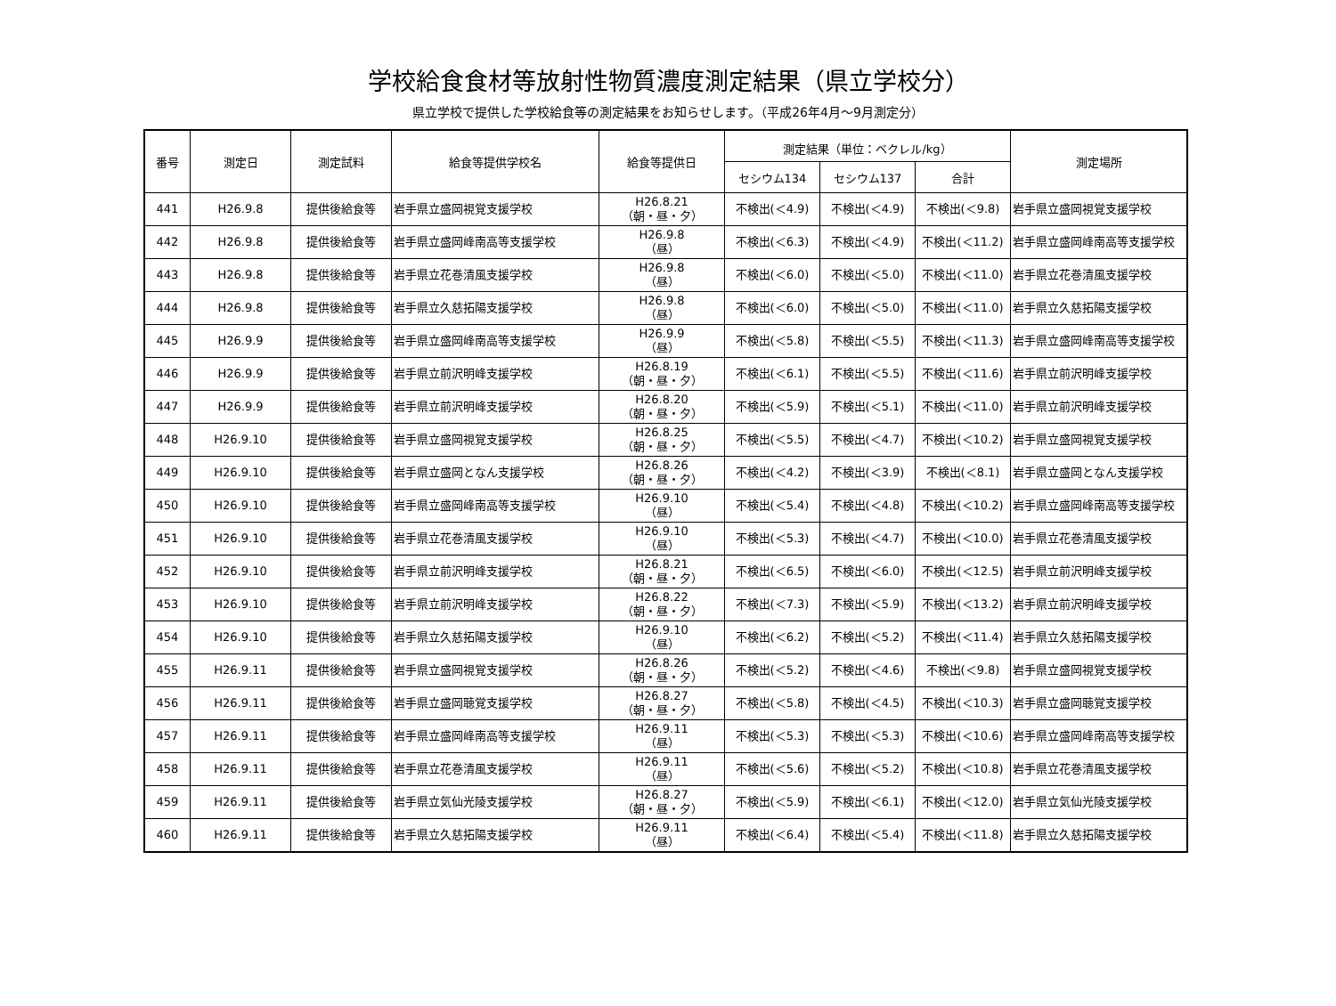学校給食食材等放射性物質濃度測定結果（県立学校分）
県立学校で提供した学校給食等の測定結果をお知らせします。（平成26年4月～9月測定分）
| 番号 | 測定日 | 測定試料 | 給食等提供学校名 | 給食等提供日 | 測定結果（単位：ベクレル/kg） | | | 測定場所 |
| --- | --- | --- | --- | --- | --- | --- | --- | --- |
| | | | | | セシウム134 | セシウム137 | 合計 | |
| 441 | H26.9.8 | 提供後給食等 | 岩手県立盛岡視覚支援学校 | H26.8.21 （朝・昼・夕） | 不検出(＜4.9) | 不検出(＜4.9) | 不検出(＜9.8) | 岩手県立盛岡視覚支援学校 |
| 442 | H26.9.8 | 提供後給食等 | 岩手県立盛岡峰南高等支援学校 | H26.9.8 （昼） | 不検出(＜6.3) | 不検出(＜4.9) | 不検出(＜11.2) | 岩手県立盛岡峰南高等支援学校 |
| 443 | H26.9.8 | 提供後給食等 | 岩手県立花巻清風支援学校 | H26.9.8 （昼） | 不検出(＜6.0) | 不検出(＜5.0) | 不検出(＜11.0) | 岩手県立花巻清風支援学校 |
| 444 | H26.9.8 | 提供後給食等 | 岩手県立久慈拓陽支援学校 | H26.9.8 （昼） | 不検出(＜6.0) | 不検出(＜5.0) | 不検出(＜11.0) | 岩手県立久慈拓陽支援学校 |
| 445 | H26.9.9 | 提供後給食等 | 岩手県立盛岡峰南高等支援学校 | H26.9.9 （昼） | 不検出(＜5.8) | 不検出(＜5.5) | 不検出(＜11.3) | 岩手県立盛岡峰南高等支援学校 |
| 446 | H26.9.9 | 提供後給食等 | 岩手県立前沢明峰支援学校 | H26.8.19 （朝・昼・夕） | 不検出(＜6.1) | 不検出(＜5.5) | 不検出(＜11.6) | 岩手県立前沢明峰支援学校 |
| 447 | H26.9.9 | 提供後給食等 | 岩手県立前沢明峰支援学校 | H26.8.20 （朝・昼・夕） | 不検出(＜5.9) | 不検出(＜5.1) | 不検出(＜11.0) | 岩手県立前沢明峰支援学校 |
| 448 | H26.9.10 | 提供後給食等 | 岩手県立盛岡視覚支援学校 | H26.8.25 （朝・昼・夕） | 不検出(＜5.5) | 不検出(＜4.7) | 不検出(＜10.2) | 岩手県立盛岡視覚支援学校 |
| 449 | H26.9.10 | 提供後給食等 | 岩手県立盛岡となん支援学校 | H26.8.26 （朝・昼・夕） | 不検出(＜4.2) | 不検出(＜3.9) | 不検出(＜8.1) | 岩手県立盛岡となん支援学校 |
| 450 | H26.9.10 | 提供後給食等 | 岩手県立盛岡峰南高等支援学校 | H26.9.10 （昼） | 不検出(＜5.4) | 不検出(＜4.8) | 不検出(＜10.2) | 岩手県立盛岡峰南高等支援学校 |
| 451 | H26.9.10 | 提供後給食等 | 岩手県立花巻清風支援学校 | H26.9.10 （昼） | 不検出(＜5.3) | 不検出(＜4.7) | 不検出(＜10.0) | 岩手県立花巻清風支援学校 |
| 452 | H26.9.10 | 提供後給食等 | 岩手県立前沢明峰支援学校 | H26.8.21 （朝・昼・夕） | 不検出(＜6.5) | 不検出(＜6.0) | 不検出(＜12.5) | 岩手県立前沢明峰支援学校 |
| 453 | H26.9.10 | 提供後給食等 | 岩手県立前沢明峰支援学校 | H26.8.22 （朝・昼・夕） | 不検出(＜7.3) | 不検出(＜5.9) | 不検出(＜13.2) | 岩手県立前沢明峰支援学校 |
| 454 | H26.9.10 | 提供後給食等 | 岩手県立久慈拓陽支援学校 | H26.9.10 （昼） | 不検出(＜6.2) | 不検出(＜5.2) | 不検出(＜11.4) | 岩手県立久慈拓陽支援学校 |
| 455 | H26.9.11 | 提供後給食等 | 岩手県立盛岡視覚支援学校 | H26.8.26 （朝・昼・夕） | 不検出(＜5.2) | 不検出(＜4.6) | 不検出(＜9.8) | 岩手県立盛岡視覚支援学校 |
| 456 | H26.9.11 | 提供後給食等 | 岩手県立盛岡聴覚支援学校 | H26.8.27 （朝・昼・夕） | 不検出(＜5.8) | 不検出(＜4.5) | 不検出(＜10.3) | 岩手県立盛岡聴覚支援学校 |
| 457 | H26.9.11 | 提供後給食等 | 岩手県立盛岡峰南高等支援学校 | H26.9.11 （昼） | 不検出(＜5.3) | 不検出(＜5.3) | 不検出(＜10.6) | 岩手県立盛岡峰南高等支援学校 |
| 458 | H26.9.11 | 提供後給食等 | 岩手県立花巻清風支援学校 | H26.9.11 （昼） | 不検出(＜5.6) | 不検出(＜5.2) | 不検出(＜10.8) | 岩手県立花巻清風支援学校 |
| 459 | H26.9.11 | 提供後給食等 | 岩手県立気仙光陵支援学校 | H26.8.27 （朝・昼・夕） | 不検出(＜5.9) | 不検出(＜6.1) | 不検出(＜12.0) | 岩手県立気仙光陵支援学校 |
| 460 | H26.9.11 | 提供後給食等 | 岩手県立久慈拓陽支援学校 | H26.9.11 （昼） | 不検出(＜6.4) | 不検出(＜5.4) | 不検出(＜11.8) | 岩手県立久慈拓陽支援学校 |